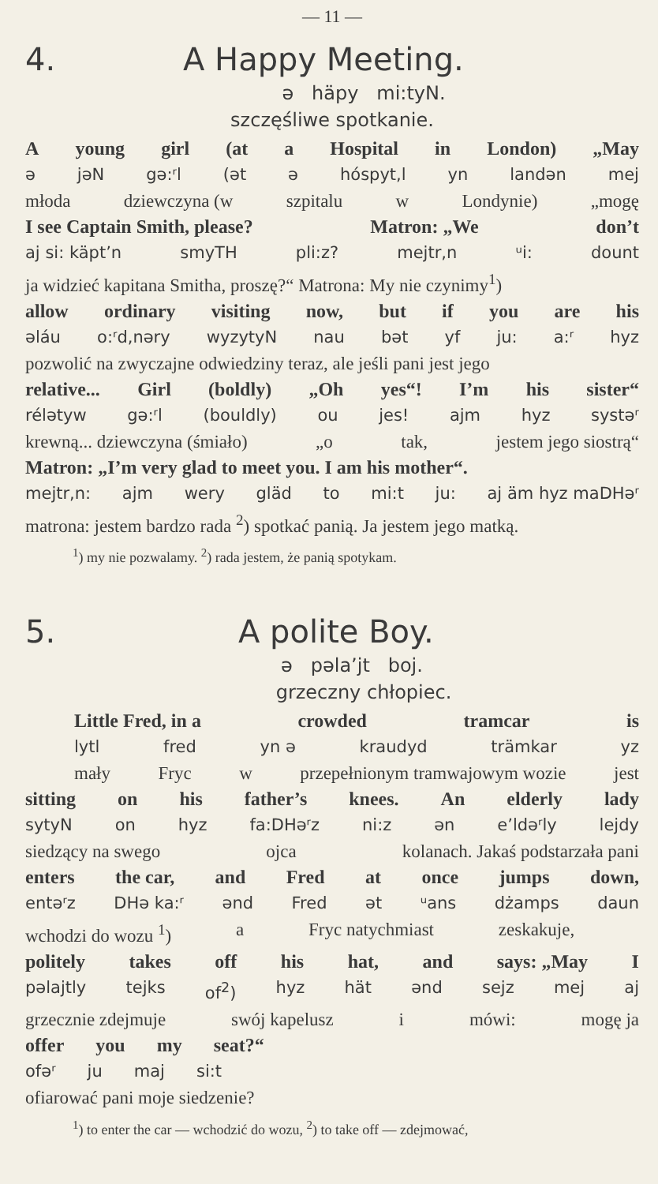— 11 —
4. A Happy Meeting.
ə häpy mi:tyN.
szczęśliwe spotkanie.
Ayoung girl (at a Hospital in London) „May
ə jəN gə:ʳl (ət ə hóspyt,l yn landən mej
młoda dziewczyna (w szpitalu w Londynie) „mogę
I see Captain Smith, please? Matron: „We don’t
aj si: käpt’n smyTH pli:z? mejtr,n ᵘi: dount
ja widzieć kapitana Smitha, proszę?“ Matrona: My nie czynimy<sup>1</sup>)
allow ordinary visiting now, but if you are his
əláu o:ʳd,nəry wyzytyN nau bət yf ju: a:ʳ hyz
pozwolić na zwyczajne odwiedziny teraz, ale jeśli pani jest jego
relative... Girl (boldly) „Oh yes“! I’m his sister“
rélətyw gə:ʳl (bouldly) ou jes! ajm hyz systəʳ
krewną... dziewczyna (śmiało) „o tak, jestem jego siostrą“
Matron: „I’m very glad to meet you. I am his mother“.
mejtr,n: ajm wery gläd to mi:t ju: aj äm hyz maDHəʳ
matrona: jestem bardzo rada <sup>2</sup>) spotkać panią. Ja jestem jego matką.
<sup>1</sup>) my nie pozwalamy. <sup>2</sup>) rada jestem, że panią spotykam.
5. A polite Boy.
ə pəla’jt boj.
grzeczny chłopiec.
Little Fred, in a crowded tramcar is
lytl fred yn ə kraudyd trämkar yz
mały Fryc w przepełnionym tramwajowym wozie jest
sitting on his father’s knees. An elderly lady
sytyN on hyz fa:DHəʳz ni:z ən e’ldəʳly lejdy
siedzący na swego ojca kolanach. Jakaś podstarzała pani
enters the car, and Fred at once jumps down,
entəʳz DHə ka:ʳ ənd Fred ət ᵘans dżamps daun
wchodzi do wozu <sup>1</sup>) a Fryc natychmiast zeskakuje,
politely takes off his hat, and says: „May I
pəlajtly tejks of<sup>2</sup>) hyz hät ənd sejz mej aj
grzecznie zdejmuje swój kapelusz i mówi: mogę ja
offer you my seat?“
ofəʳ ju maj si:t
ofiarować pani moje siedzenie?
<sup>1</sup>) to enter the car — wchodzić do wozu, <sup>2</sup>) to take off — zdejmować,